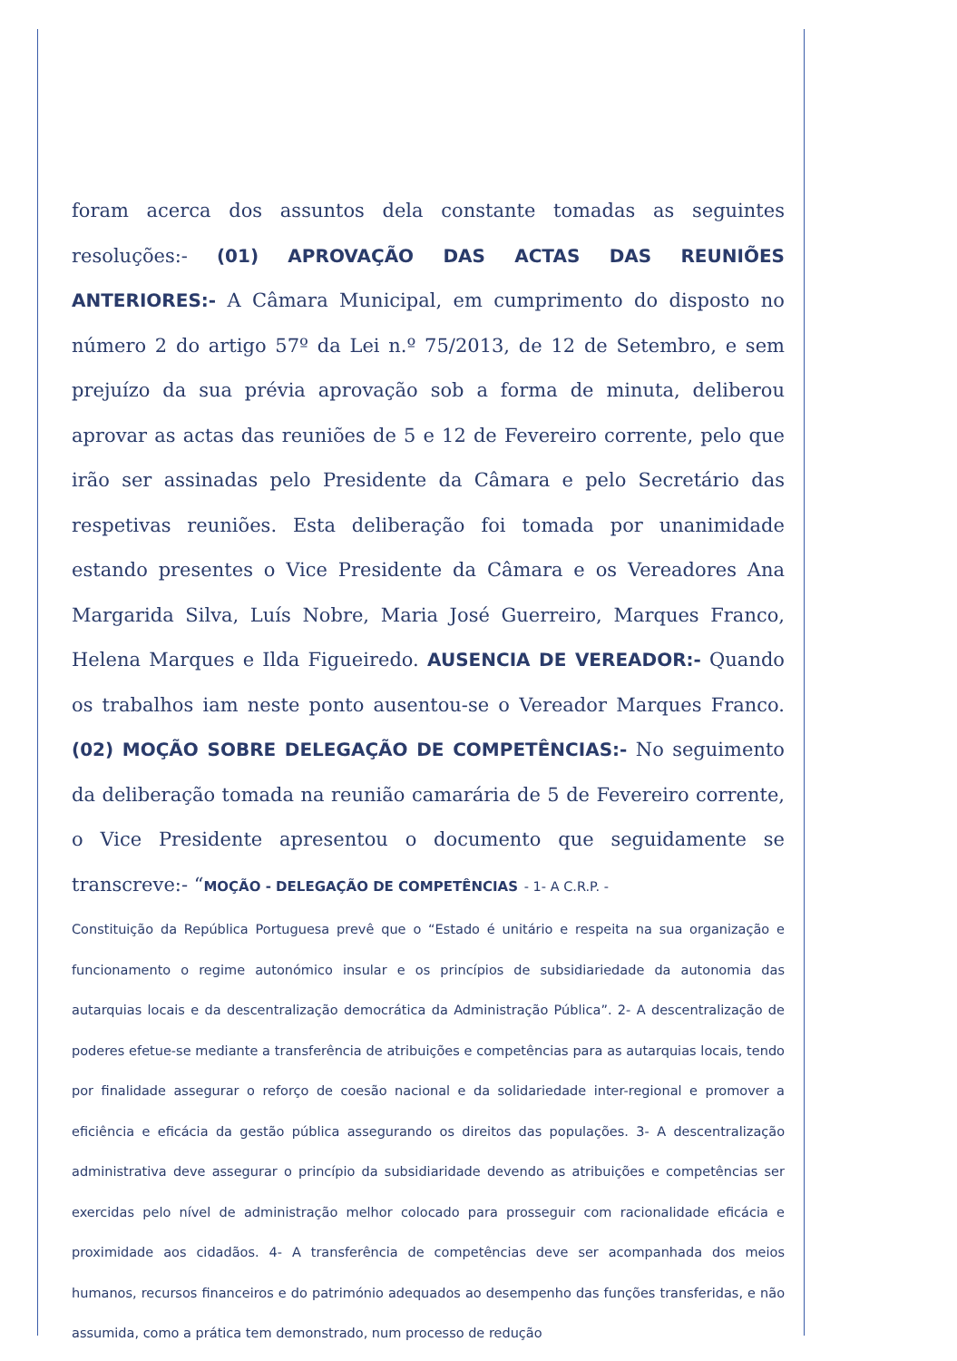foram acerca dos assuntos dela constante tomadas as seguintes resoluções:- (01) APROVAÇÃO DAS ACTAS DAS REUNIÕES ANTERIORES:- A Câmara Municipal, em cumprimento do disposto no número 2 do artigo 57º da Lei n.º 75/2013, de 12 de Setembro, e sem prejuízo da sua prévia aprovação sob a forma de minuta, deliberou aprovar as actas das reuniões de 5 e 12 de Fevereiro corrente, pelo que irão ser assinadas pelo Presidente da Câmara e pelo Secretário das respetivas reuniões. Esta deliberação foi tomada por unanimidade estando presentes o Vice Presidente da Câmara e os Vereadores Ana Margarida Silva, Luís Nobre, Maria José Guerreiro, Marques Franco, Helena Marques e Ilda Figueiredo. AUSENCIA DE VEREADOR:- Quando os trabalhos iam neste ponto ausentou-se o Vereador Marques Franco. (02) MOÇÃO SOBRE DELEGAÇÃO DE COMPETÊNCIAS:- No seguimento da deliberação tomada na reunião camarária de 5 de Fevereiro corrente, o Vice Presidente apresentou o documento que seguidamente se transcreve:- “MOÇÃO - DELEGAÇÃO DE COMPETÊNCIAS - 1- A C.R.P. -
Constituição da República Portuguesa prevê que o “Estado é unitário e respeita na sua organização e funcionamento o regime autonómico insular e os princípios de subsidiariedade da autonomia das autarquias locais e da descentralização democrática da Administração Pública”. 2- A descentralização de poderes efetue-se mediante a transferência de atribuições e competências para as autarquias locais, tendo por finalidade assegurar o reforço de coesão nacional e da solidariedade inter-regional e promover a eficiência e eficácia da gestão pública assegurando os direitos das populações. 3- A descentralização administrativa deve assegurar o princípio da subsidiaridade devendo as atribuições e competências ser exercidas pelo nível de administração melhor colocado para prosseguir com racionalidade eficácia e proximidade aos cidadãos. 4- A transferência de competências deve ser acompanhada dos meios humanos, recursos financeiros e do património adequados ao desempenho das funções transferidas, e não assumida, como a prática tem demonstrado, num processo de redução